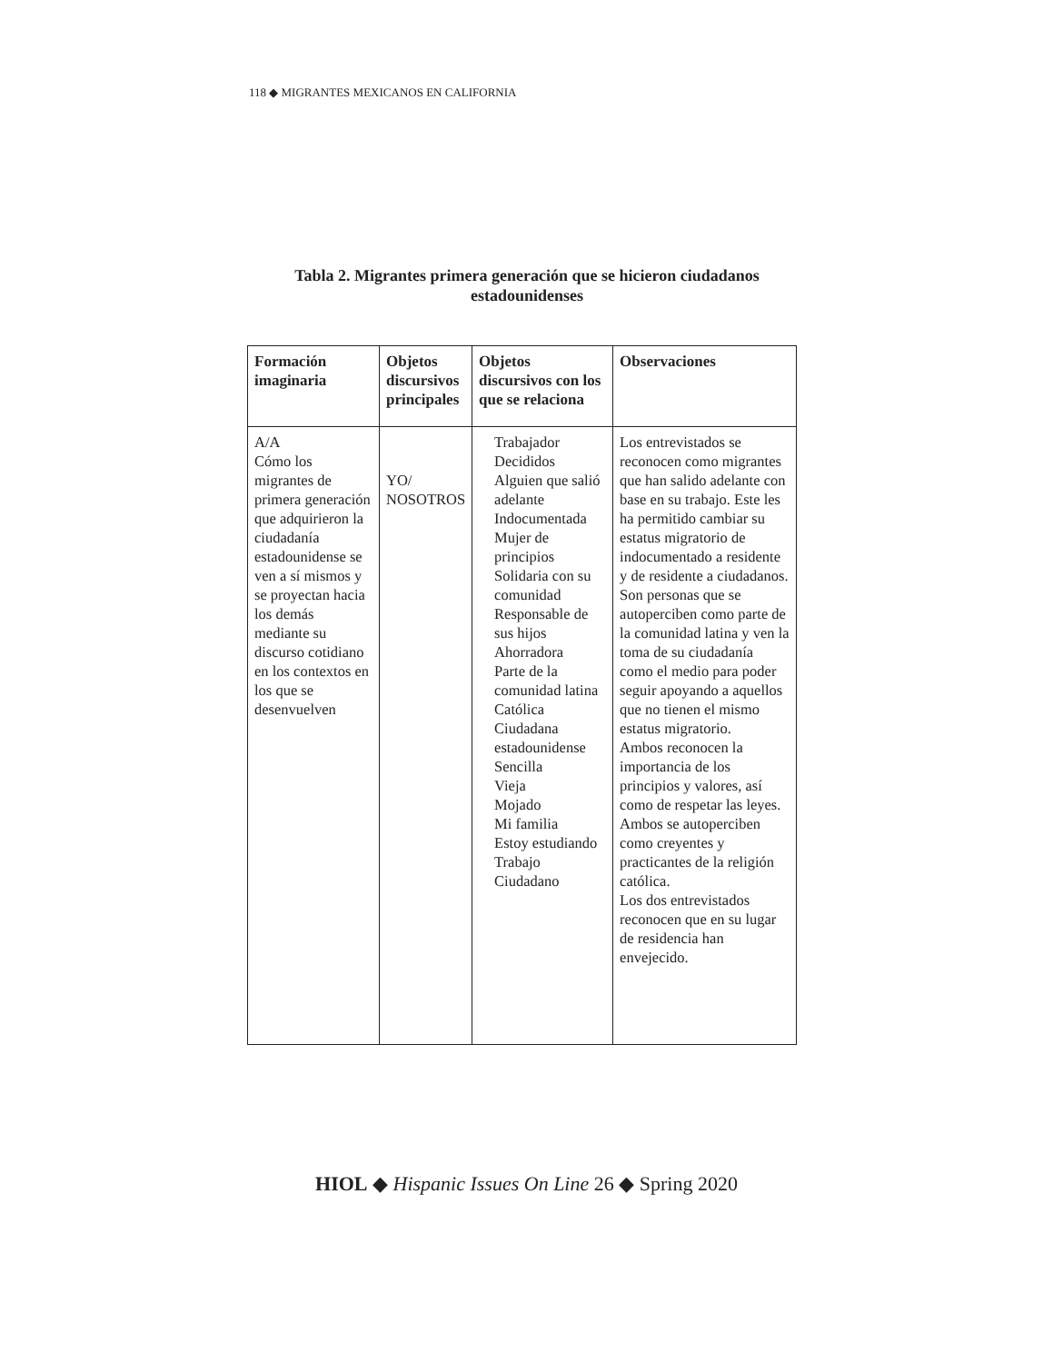118 ◆ MIGRANTES MEXICANOS EN CALIFORNIA
Tabla 2. Migrantes primera generación que se hicieron ciudadanos estadounidenses
| Formación imaginaria | Objetos discursivos principales | Objetos discursivos con los que se relaciona | Observaciones |
| --- | --- | --- | --- |
| A/A Cómo los migrantes de primera generación que adquirieron la ciudadanía estadounidense se ven a sí mismos y se proyectan hacia los demás mediante su discurso cotidiano en los contextos en los que se desenvuelven | YO/ NOSOTROS | Trabajador Decididos Alguien que salió adelante Indocumentada Mujer de principios Solidaria con su comunidad Responsable de sus hijos Ahorradora Parte de la comunidad latina Católica Ciudadana estadounidense Sencilla Vieja Mojado Mi familia Estoy estudiando Trabajo Ciudadano | Los entrevistados se reconocen como migrantes que han salido adelante con base en su trabajo. Este les ha permitido cambiar su estatus migratorio de indocumentado a residente y de residente a ciudadanos. Son personas que se autoperciben como parte de la comunidad latina y ven la toma de su ciudadanía como el medio para poder seguir apoyando a aquellos que no tienen el mismo estatus migratorio. Ambos reconocen la importancia de los principios y valores, así como de respetar las leyes. Ambos se autoperciben como creyentes y practicantes de la religión católica. Los dos entrevistados reconocen que en su lugar de residencia han envejecido. |
HIOL ◆ Hispanic Issues On Line 26 ◆ Spring 2020